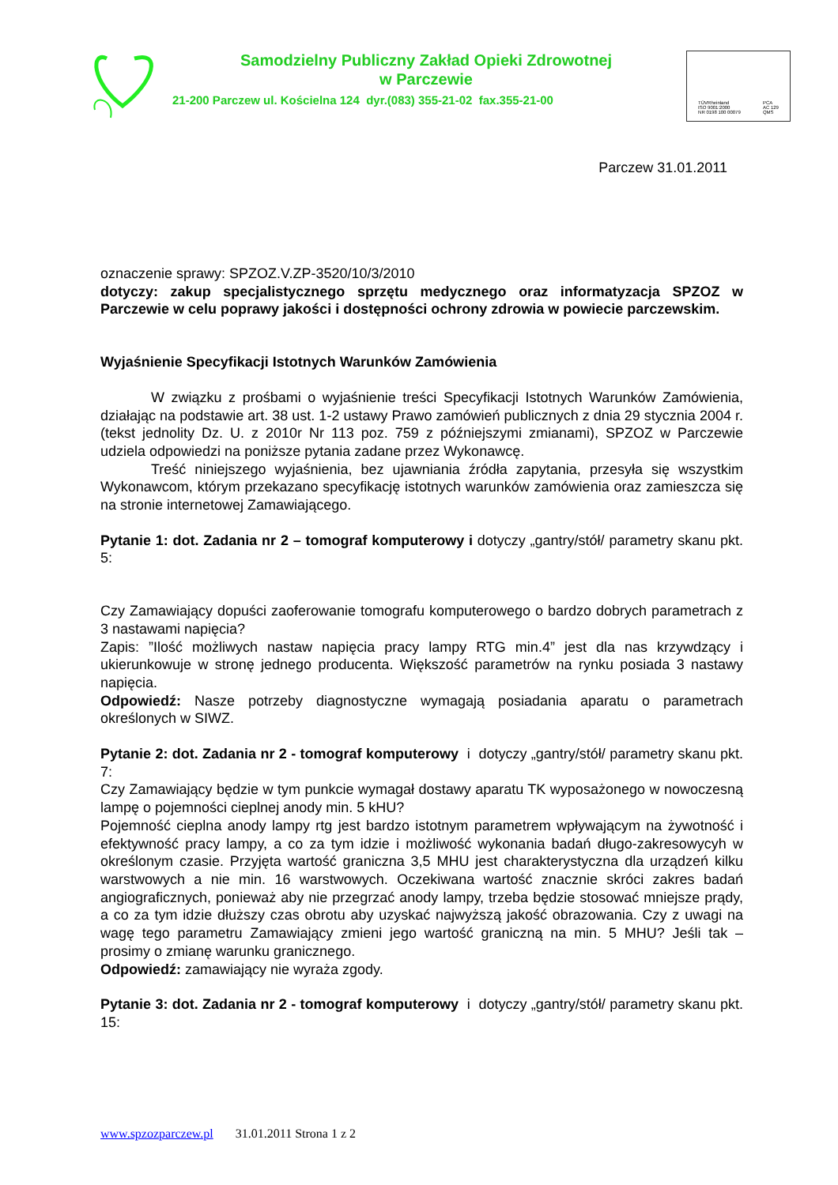Samodzielny Publiczny Zakład Opieki Zdrowotnej
w Parczewie
21-200 Parczew ul. Kościelna 124 dyr.(083) 355-21-02 fax.355-21-00
TÜVRheinland
ISO 9001:2000
NR 0198 100 00079
PCA
AC 129
QMS
Parczew 31.01.2011
oznaczenie sprawy: SPZOZ.V.ZP-3520/10/3/2010
dotyczy: zakup specjalistycznego sprzętu medycznego oraz informatyzacja SPZOZ w Parczewie w celu poprawy jakości i dostępności ochrony zdrowia w powiecie parczewskim.
Wyjaśnienie Specyfikacji Istotnych Warunków Zamówienia
W związku z prośbami o wyjaśnienie treści Specyfikacji Istotnych Warunków Zamówienia, działając na podstawie art. 38 ust. 1-2 ustawy Prawo zamówień publicznych z dnia 29 stycznia 2004 r. (tekst jednolity Dz. U. z 2010r Nr 113 poz. 759 z późniejszymi zmianami), SPZOZ w Parczewie udziela odpowiedzi na poniższe pytania zadane przez Wykonawcę.
Treść niniejszego wyjaśnienia, bez ujawniania źródła zapytania, przesyła się wszystkim Wykonawcom, którym przekazano specyfikację istotnych warunków zamówienia oraz zamieszcza się na stronie internetowej Zamawiającego.
Pytanie 1: dot. Zadania nr 2 – tomograf komputerowy i dotyczy „gantry/stół/ parametry skanu pkt. 5:
Czy Zamawiający dopuści zaoferowanie tomografu komputerowego o bardzo dobrych parametrach z 3 nastawami napięcia?
Zapis: ”Ilość możliwych nastaw napięcia pracy lampy RTG min.4” jest dla nas krzywdzący i ukierunkowuje w stronę jednego producenta. Większość parametrów na rynku posiada 3 nastawy napięcia.
Odpowiedź: Nasze potrzeby diagnostyczne wymagają posiadania aparatu o parametrach określonych w SIWZ.
Pytanie 2: dot. Zadania nr 2 - tomograf komputerowy i dotyczy „gantry/stół/ parametry skanu pkt. 7:
Czy Zamawiający będzie w tym punkcie wymagał dostawy aparatu TK wyposażonego w nowoczesną lampę o pojemności cieplnej anody min. 5 kHU?
Pojemność cieplna anody lampy rtg jest bardzo istotnym parametrem wpływającym na żywotność i efektywność pracy lampy, a co za tym idzie i możliwość wykonania badań długo-zakresowycyh w określonym czasie. Przyjęta wartość graniczna 3,5 MHU jest charakterystyczna dla urządzeń kilku warstwowych a nie min. 16 warstwowych. Oczekiwana wartość znacznie skróci zakres badań angiograficznych, ponieważ aby nie przegrzać anody lampy, trzeba będzie stosować mniejsze prądy, a co za tym idzie dłuższy czas obrotu aby uzyskać najwyższą jakość obrazowania. Czy z uwagi na wagę tego parametru Zamawiający zmieni jego wartość graniczną na min. 5 MHU? Jeśli tak – prosimy o zmianę warunku granicznego.
Odpowiedź: zamawiający nie wyraża zgody.
Pytanie 3: dot. Zadania nr 2 - tomograf komputerowy i dotyczy „gantry/stół/ parametry skanu pkt. 15:
www.spzozparczew.pl 31.01.2011 Strona 1 z 2